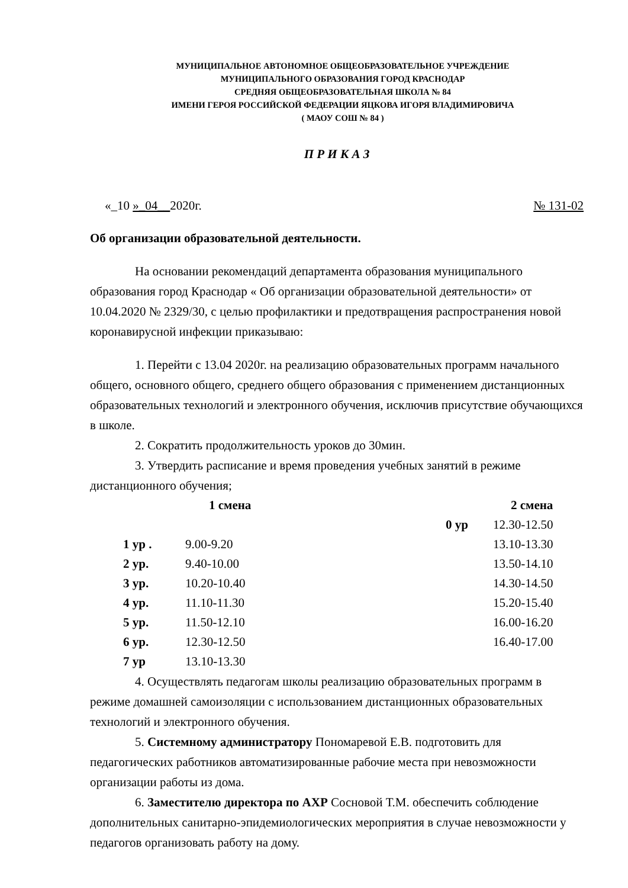МУНИЦИПАЛЬНОЕ АВТОНОМНОЕ ОБЩЕОБРАЗОВАТЕЛЬНОЕ УЧРЕЖДЕНИЕ
МУНИЦИПАЛЬНОГО ОБРАЗОВАНИЯ ГОРОД КРАСНОДАР
СРЕДНЯЯ ОБЩЕОБРАЗОВАТЕЛЬНАЯ ШКОЛА № 84
ИМЕНИ ГЕРОЯ РОССИЙСКОЙ ФЕДЕРАЦИИ ЯЦКОВА ИГОРЯ ВЛАДИМИРОВИЧА
( МАОУ СОШ № 84 )
П Р И К А З
«_10 »_04__2020г. № 131-02
Об организации образовательной деятельности.
На основании рекомендаций департамента образования муниципального образования город Краснодар « Об организации образовательной деятельности» от 10.04.2020 № 2329/30, с целью профилактики и предотвращения распространения новой коронавирусной инфекции приказываю:
1. Перейти с 13.04 2020г. на реализацию образовательных программ начального общего, основного общего, среднего общего образования с применением дистанционных образовательных технологий и электронного обучения, исключив присутствие обучающихся в школе.
2. Сократить продолжительность уроков до 30мин.
3. Утвердить расписание и время проведения учебных занятий в режиме дистанционного обучения;
| | 1 смена | | 2 смена |
| | | 0 ур | 12.30-12.50 |
| 1 ур . | 9.00-9.20 | | 13.10-13.30 |
| 2 ур. | 9.40-10.00 | | 13.50-14.10 |
| 3 ур. | 10.20-10.40 | | 14.30-14.50 |
| 4 ур. | 11.10-11.30 | | 15.20-15.40 |
| 5 ур. | 11.50-12.10 | | 16.00-16.20 |
| 6 ур. | 12.30-12.50 | | 16.40-17.00 |
| 7 ур | 13.10-13.30 | | |
4. Осуществлять педагогам школы реализацию образовательных программ в режиме домашней самоизоляции с использованием дистанционных образовательных технологий и электронного обучения.
5. Системному администратору Пономаревой Е.В. подготовить для педагогических работников автоматизированные рабочие места при невозможности организации работы из дома.
6. Заместителю директора по АХР Сосновой Т.М. обеспечить соблюдение дополнительных санитарно-эпидемиологических мероприятия в случае невозможности у педагогов организовать работу на дому.